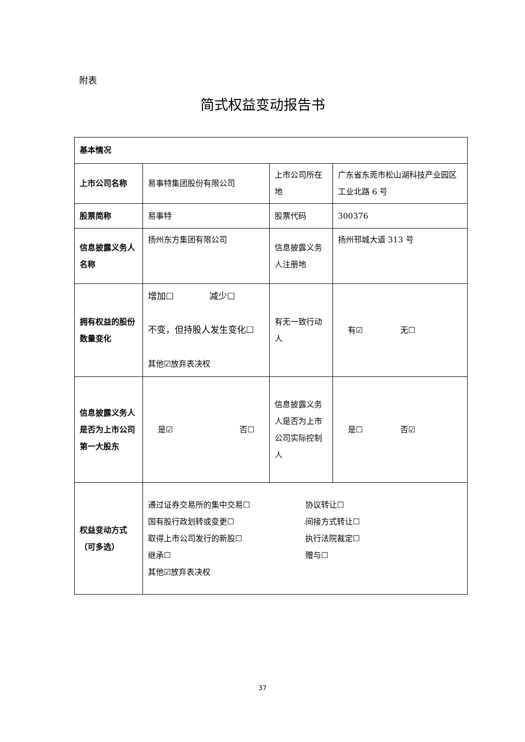附表
简式权益变动报告书
| 基本情况 | | | |
| 上市公司名称 | 易事特集团股份有限公司 | 上市公司所在地 | 广东省东莞市松山湖科技产业园区工业北路 6 号 |
| 股票简称 | 易事特 | 股票代码 | 300376 |
| 信息披露义务人名称 | 扬州东方集团有限公司 | 信息披露义务人注册地 | 扬州邗城大道 313 号 |
| 拥有权益的股份数量变化 | 增加☐ 减少☐ 不变，但持股人发生变化☐ 其他☑放弃表决权 | 有无一致行动人 | 有☑ 无☐ |
| 信息披露义务人是否为上市公司第一大股东 | 是☑ 否☐ | 信息披露义务人是否为上市公司实际控制人 | 是☐ 否☑ |
| 权益变动方式（可多选） | 通过证券交易所的集中交易☐ 协议转让☐ 国有股行政划转或变更☐ 间接方式转让☐ 取得上市公司发行的新股☐ 执行法院裁定☐ 继承☐ 赠与☐ 其他☑放弃表决权 | | |
37